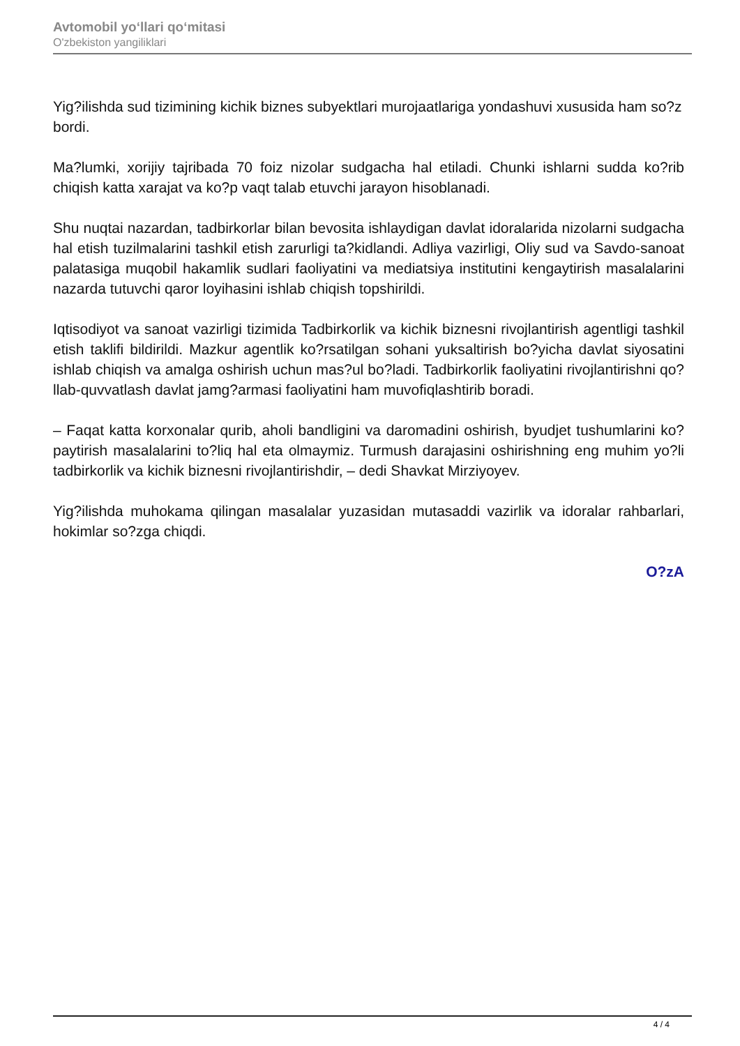Avtomobil yo‘llari qo‘mitasi
O'zbekiston yangiliklari
Yig?ilishda sud tizimining kichik biznes subyektlari murojaatlariga yondashuvi xususida ham so?z bordi.
Ma?lumki, xorijiy tajribada 70 foiz nizolar sudgacha hal etiladi. Chunki ishlarni sudda ko?rib chiqish katta xarajat va ko?p vaqt talab etuvchi jarayon hisoblanadi.
Shu nuqtai nazardan, tadbirkorlar bilan bevosita ishlaydigan davlat idoralarida nizolarni sudgacha hal etish tuzilmalarini tashkil etish zarurligi ta?kidlandi. Adliya vazirligi, Oliy sud va Savdo-sanoat palatasiga muqobil hakamlik sudlari faoliyatini va mediatsiya institutini kengaytirish masalalarini nazarda tutuvchi qaror loyihasini ishlab chiqish topshirildi.
Iqtisodiyot va sanoat vazirligi tizimida Tadbirkorlik va kichik biznesni rivojlantirish agentligi tashkil etish taklifi bildirildi. Mazkur agentlik ko?rsatilgan sohani yuksaltirish bo?yicha davlat siyosatini ishlab chiqish va amalga oshirish uchun mas?ul bo?ladi. Tadbirkorlik faoliyatini rivojlantirishni qo?llab-quvvatlash davlat jamg?armasi faoliyatini ham muvofiqlashtirib boradi.
– Faqat katta korxonalar qurib, aholi bandligini va daromadini oshirish, byudjet tushumlarini ko?paytirish masalalarini to?liq hal eta olmaymiz. Turmush darajasini oshirishning eng muhim yo?li tadbirkorlik va kichik biznesni rivojlantirishdir, – dedi Shavkat Mirziyoyev.
Yig?ilishda muhokama qilingan masalalar yuzasidan mutasaddi vazirlik va idoralar rahbarlari, hokimlar so?zga chiqdi.
O?zA
4 / 4